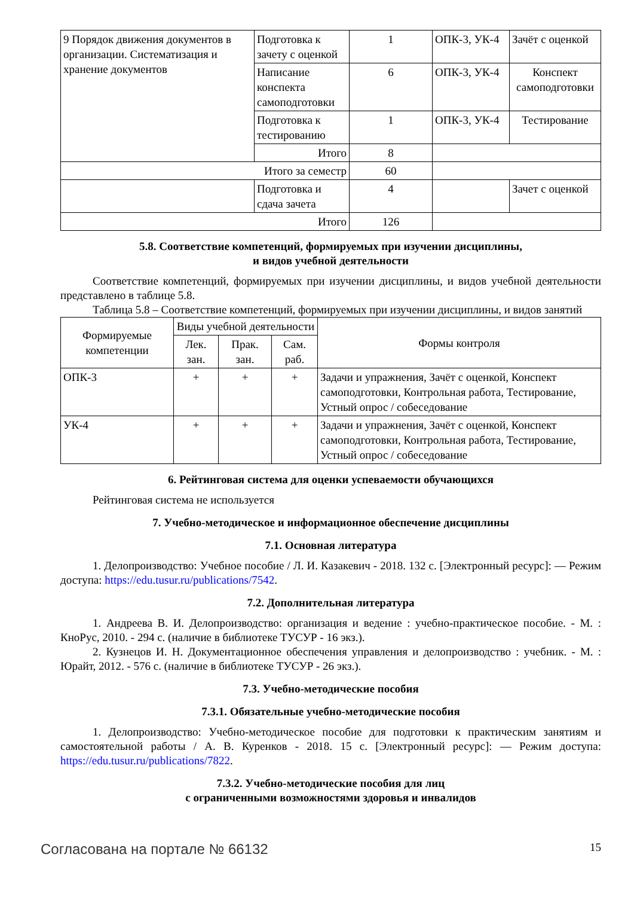| 9 Порядок движения документов в организации. Систематизация и хранение документов | Подготовка к зачету с оценкой | 1 | ОПК-3, УК-4 | Зачёт с оценкой |
| | Написание конспекта самоподготовки | 6 | ОПК-3, УК-4 | Конспект самоподготовки |
| | Подготовка к тестированию | 1 | ОПК-3, УК-4 | Тестирование |
| | Итого | 8 | | |
| Итого за семестр | | 60 | | |
| | Подготовка и сдача зачета | 4 | | Зачет с оценкой |
| Итого | | 126 | | |
5.8. Соответствие компетенций, формируемых при изучении дисциплины,
и видов учебной деятельности
Соответствие компетенций, формируемых при изучении дисциплины, и видов учебной деятельности представлено в таблице 5.8.
Таблица 5.8 – Соответствие компетенций, формируемых при изучении дисциплины, и видов занятий
| Формируемые компетенции | Виды учебной деятельности | | | Формы контроля |
| --- | --- | --- | --- | --- |
| | Лек. зан. | Прак. зан. | Сам. раб. | |
| ОПК-3 | + | + | + | Задачи и упражнения, Зачёт с оценкой, Конспект самоподготовки, Контрольная работа, Тестирование, Устный опрос / собеседование |
| УК-4 | + | + | + | Задачи и упражнения, Зачёт с оценкой, Конспект самоподготовки, Контрольная работа, Тестирование, Устный опрос / собеседование |
6. Рейтинговая система для оценки успеваемости обучающихся
Рейтинговая система не используется
7. Учебно-методическое и информационное обеспечение дисциплины
7.1. Основная литература
1. Делопроизводство: Учебное пособие / Л. И. Казакевич - 2018. 132 с. [Электронный ресурс]: — Режим доступа: https://edu.tusur.ru/publications/7542.
7.2. Дополнительная литература
1. Андреева В. И. Делопроизводство: организация и ведение : учебно-практическое пособие. - М. : КноРус, 2010. - 294 с. (наличие в библиотеке ТУСУР - 16 экз.).
2. Кузнецов И. Н. Документационное обеспечения управления и делопроизводство : учебник. - М. : Юрайт, 2012. - 576 с. (наличие в библиотеке ТУСУР - 26 экз.).
7.3. Учебно-методические пособия
7.3.1. Обязательные учебно-методические пособия
1. Делопроизводство: Учебно-методическое пособие для подготовки к практическим занятиям и самостоятельной работы / А. В. Куренков - 2018. 15 с. [Электронный ресурс]: — Режим доступа: https://edu.tusur.ru/publications/7822.
7.3.2. Учебно-методические пособия для лиц
с ограниченными возможностями здоровья и инвалидов
Согласована на портале № 66132 15